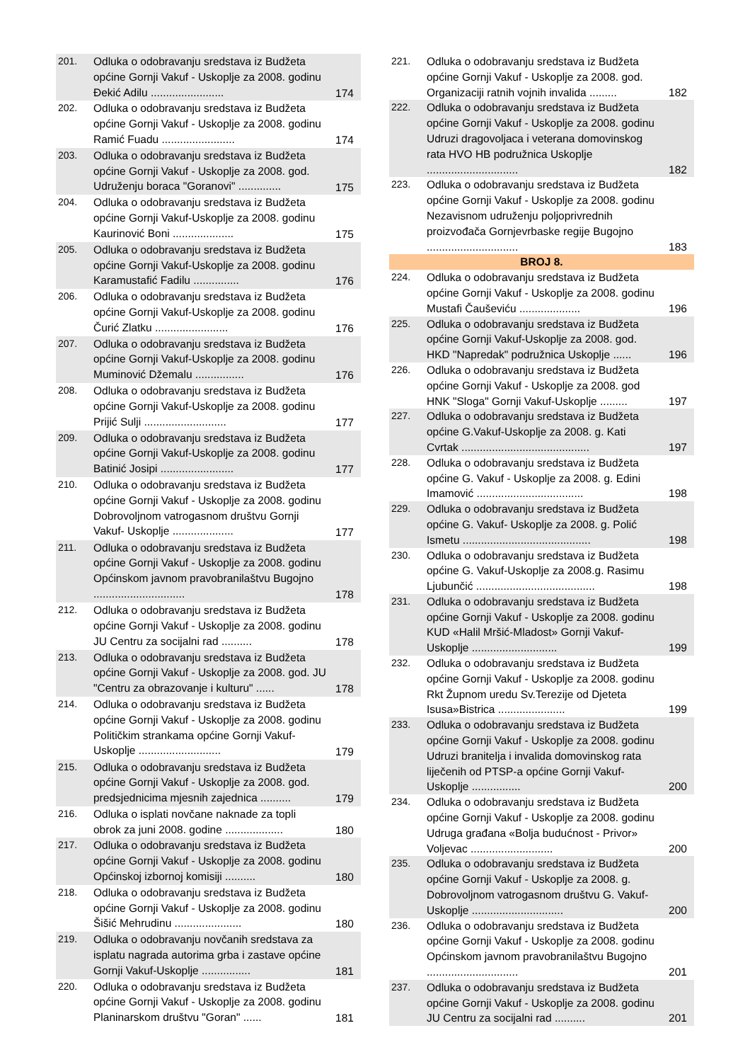| 201. | Odluka o odobravanju sredstava iz Budžeta općine Gornji Vakuf - Uskoplje za 2008. godinu Đekić Adilu ........................ | 174 |
| 202. | Odluka o odobravanju sredstava iz Budžeta općine Gornji Vakuf - Uskoplje za 2008. godinu Ramić Fuadu ........................ | 174 |
| 203. | Odluka o odobravanju sredstava iz Budžeta općine Gornji Vakuf - Uskoplje za 2008. god. Udruženju boraca "Goranovi" .............. | 175 |
| 204. | Odluka o odobravanju sredstava iz Budžeta općine Gornji Vakuf-Uskoplje za 2008. godinu Kaurinović Boni .................... | 175 |
| 205. | Odluka o odobravanju sredstava iz Budžeta općine Gornji Vakuf-Uskoplje za 2008. godinu Karamustafić Fadilu ............... | 176 |
| 206. | Odluka o odobravanju sredstava iz Budžeta općine Gornji Vakuf-Uskoplje za 2008. godinu Čurić Zlatku ........................ | 176 |
| 207. | Odluka o odobravanju sredstava iz Budžeta općine Gornji Vakuf-Uskoplje za 2008. godinu Muminović Džemalu ................ | 176 |
| 208. | Odluka o odobravanju sredstava iz Budžeta općine Gornji Vakuf-Uskoplje za 2008. godinu Prijić Sulji ........................... | 177 |
| 209. | Odluka o odobravanju sredstava iz Budžeta općine Gornji Vakuf-Uskoplje za 2008. godinu Batinić Josipi ........................ | 177 |
| 210. | Odluka o odobravanju sredstava iz Budžeta općine Gornji Vakuf - Uskoplje za 2008. godinu Dobrovoljnom vatrogasnom društvu Gornji Vakuf- Uskoplje .................... | 177 |
| 211. | Odluka o odobravanju sredstava iz Budžeta općine Gornji Vakuf - Uskoplje za 2008. godinu Općinskom javnom pravobranilaštvu Bugojno .............................. | 178 |
| 212. | Odluka o odobravanju sredstava iz Budžeta općine Gornji Vakuf - Uskoplje za 2008. godinu JU Centru za socijalni rad .......... | 178 |
| 213. | Odluka o odobravanju sredstava iz Budžeta općine Gornji Vakuf - Uskoplje za 2008. god. JU "Centru za obrazovanje i kulturu" ...... | 178 |
| 214. | Odluka o odobravanju sredstava iz Budžeta općine Gornji Vakuf - Uskoplje za 2008. godinu Političkim strankama općine Gornji Vakuf-Uskoplje ........................... | 179 |
| 215. | Odluka o odobravanju sredstava iz Budžeta općine Gornji Vakuf - Uskoplje za 2008. god. predsjednicima mjesnih zajednica .......... | 179 |
| 216. | Odluka o isplati novčane naknade za topli obrok za juni 2008. godine ................... | 180 |
| 217. | Odluka o odobravanju sredstava iz Budžeta općine Gornji Vakuf - Uskoplje za 2008. godinu Općinskoj izbornoj komisiji .......... | 180 |
| 218. | Odluka o odobravanju sredstava iz Budžeta općine Gornji Vakuf - Uskoplje za 2008. godinu Šišić Mehrudinu ...................... | 180 |
| 219. | Odluka o odobravanju novčanih sredstava za isplatu nagrada autorima grba i zastave općine Gornji Vakuf-Uskoplje ................ | 181 |
| 220. | Odluka o odobravanju sredstava iz Budžeta općine Gornji Vakuf - Uskoplje za 2008. godinu Planinarskom društvu "Goran" ...... | 181 |
| 221. | Odluka o odobravanju sredstava iz Budžeta općine Gornji Vakuf - Uskoplje za 2008. god. Organizaciji ratnih vojnih invalida ......... | 182 |
| 222. | Odluka o odobravanju sredstava iz Budžeta općine Gornji Vakuf - Uskoplje za 2008. godinu Udruzi dragovoljaca i veterana domovinskog rata HVO HB podružnica Uskoplje .............................. | 182 |
| 223. | Odluka o odobravanju sredstava iz Budžeta općine Gornji Vakuf - Uskoplje za 2008. godinu Nezavisnom udruženju poljoprivrednih proizvođača Gornjevrbaske regije Bugojno .............................. | 183 |
| BROJ 8. | | |
| 224. | Odluka o odobravanju sredstava iz Budžeta općine Gornji Vakuf - Uskoplje za 2008. godinu Mustafi Čauševiću .................... | 196 |
| 225. | Odluka o odobravanju sredstava iz Budžeta općine Gornji Vakuf-Uskoplje za 2008. god. HKD "Napredak" podružnica Uskoplje ...... | 196 |
| 226. | Odluka o odobravanju sredstava iz Budžeta općine Gornji Vakuf - Uskoplje za 2008. god HNK "Sloga" Gornji Vakuf-Uskoplje ......... | 197 |
| 227. | Odluka o odobravanju sredstava iz Budžeta općine G.Vakuf-Uskoplje za 2008. g. Kati Cvrtak .......................................... | 197 |
| 228. | Odluka o odobravanju sredstava iz Budžeta općine G. Vakuf - Uskoplje za 2008. g. Edini Imamović ................................... | 198 |
| 229. | Odluka o odobravanju sredstava iz Budžeta općine G. Vakuf- Uskoplje za 2008. g. Polić Ismetu .......................................... | 198 |
| 230. | Odluka o odobravanju sredstava iz Budžeta općine G. Vakuf-Uskoplje za 2008.g. Rasimu Ljubunčić ....................................... | 198 |
| 231. | Odluka o odobravanju sredstava iz Budžeta općine Gornji Vakuf - Uskoplje za 2008. godinu KUD «Halil Mršić-Mladost» Gornji Vakuf-Uskoplje ............................ | 199 |
| 232. | Odluka o odobravanju sredstava iz Budžeta općine Gornji Vakuf - Uskoplje za 2008. godinu Rkt Župnom uredu Sv.Terezije od Djeteta Isusa»Bistrica ...................... | 199 |
| 233. | Odluka o odobravanju sredstava iz Budžeta općine Gornji Vakuf - Uskoplje za 2008. godinu Udruzi branitelja i invalida domovinskog rata liječenih od PTSP-a općine Gornji Vakuf- Uskoplje ................ | 200 |
| 234. | Odluka o odobravanju sredstava iz Budžeta općine Gornji Vakuf - Uskoplje za 2008. godinu Udruga građana «Bolja budućnost - Privor» Voljevac ........................... | 200 |
| 235. | Odluka o odobravanju sredstava iz Budžeta općine Gornji Vakuf - Uskoplje za 2008. g. Dobrovoljnom vatrogasnom društvu G. Vakuf-Uskoplje .............................. | 200 |
| 236. | Odluka o odobravanju sredstava iz Budžeta općine Gornji Vakuf - Uskoplje za 2008. godinu Općinskom javnom pravobranilaštvu Bugojno .............................. | 201 |
| 237. | Odluka o odobravanju sredstava iz Budžeta općine Gornji Vakuf - Uskoplje za 2008. godinu JU Centru za socijalni rad .......... | 201 |